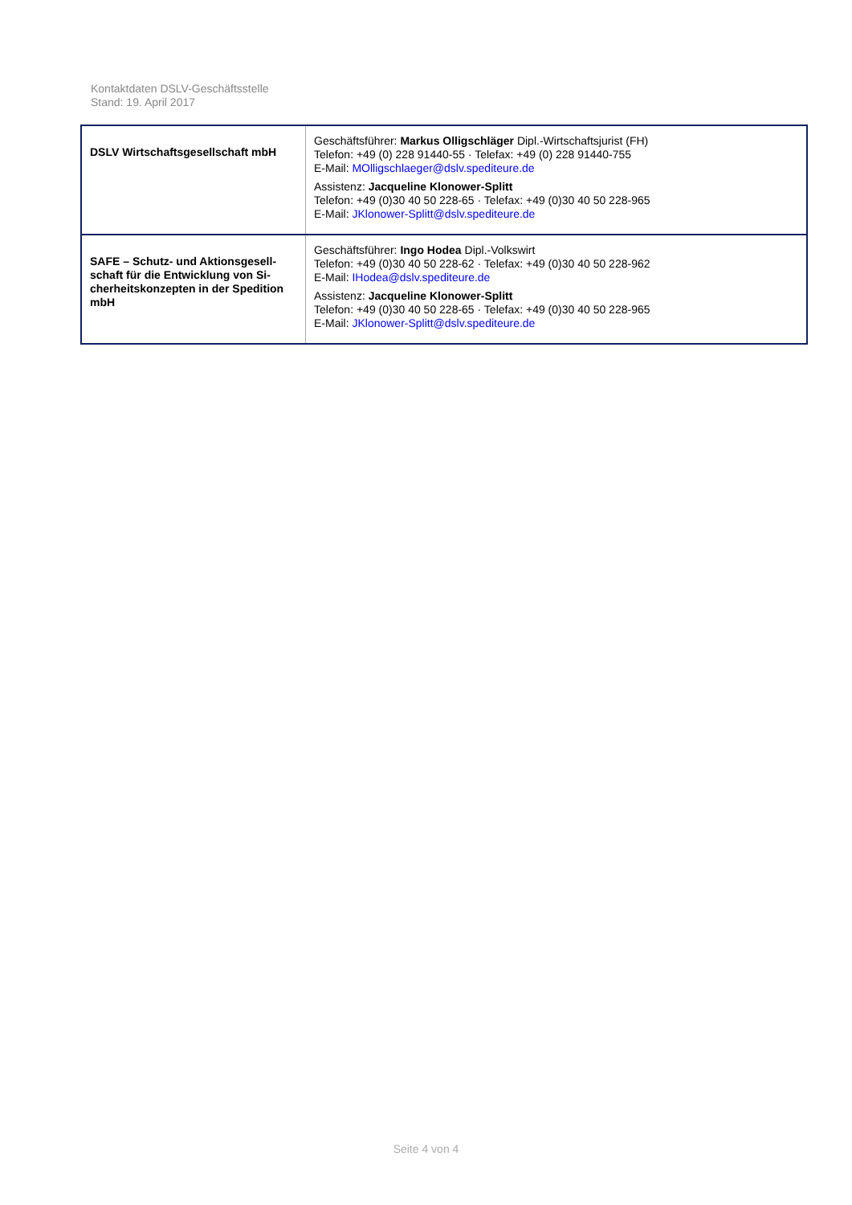Kontaktdaten DSLV-Geschäftsstelle
Stand: 19. April 2017
| DSLV Wirtschaftsgesellschaft mbH | Geschäftsführer: Markus Olligschläger Dipl.-Wirtschaftsjurist (FH) Telefon: +49 (0) 228 91440-55 · Telefax: +49 (0) 228 91440-755 E-Mail: MOlligschlaeger@dslv.spediteure.de Assistenz: Jacqueline Klonower-Splitt Telefon: +49 (0)30 40 50 228-65 · Telefax: +49 (0)30 40 50 228-965 E-Mail: JKlonower-Splitt@dslv.spediteure.de |
| SAFE – Schutz- und Aktionsgesell-schaft für die Entwicklung von Si-cherheitskonzepten in der Spedition mbH | Geschäftsführer: Ingo Hodea Dipl.-Volkswirt Telefon: +49 (0)30 40 50 228-62 · Telefax: +49 (0)30 40 50 228-962 E-Mail: IHodea@dslv.spediteure.de Assistenz: Jacqueline Klonower-Splitt Telefon: +49 (0)30 40 50 228-65 · Telefax: +49 (0)30 40 50 228-965 E-Mail: JKlonower-Splitt@dslv.spediteure.de |
Seite 4 von 4